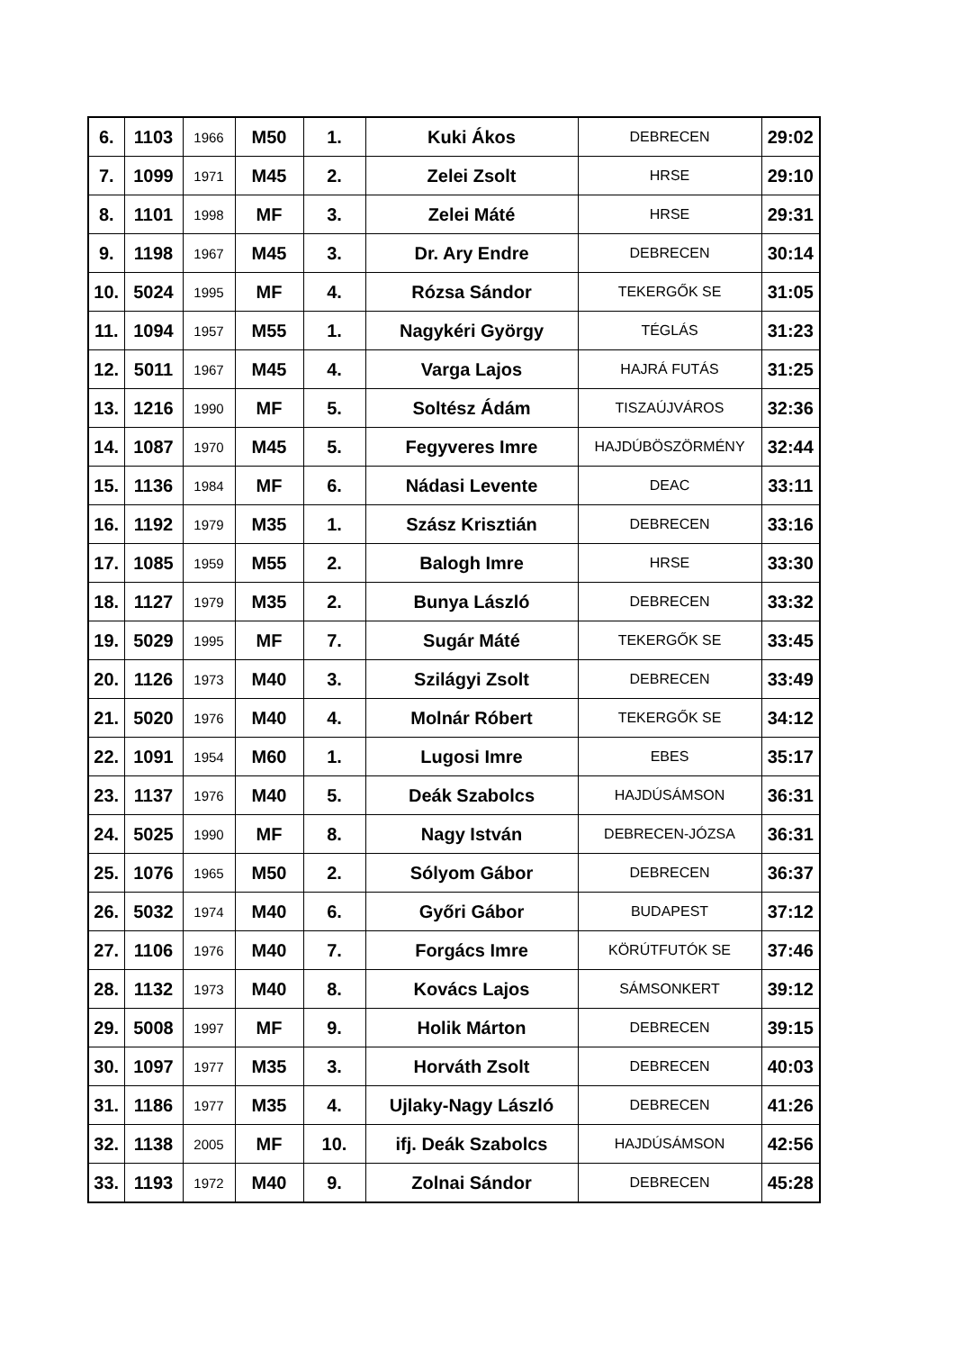| 6. | 1103 | 1966 | M50 | 1. | Kuki Ákos | DEBRECEN | 29:02 |
| 7. | 1099 | 1971 | M45 | 2. | Zelei Zsolt | HRSE | 29:10 |
| 8. | 1101 | 1998 | MF | 3. | Zelei Máté | HRSE | 29:31 |
| 9. | 1198 | 1967 | M45 | 3. | Dr. Ary Endre | DEBRECEN | 30:14 |
| 10. | 5024 | 1995 | MF | 4. | Rózsa Sándor | TEKERGŐK SE | 31:05 |
| 11. | 1094 | 1957 | M55 | 1. | Nagykéri György | TÉGLÁS | 31:23 |
| 12. | 5011 | 1967 | M45 | 4. | Varga Lajos | HAJRÁ FUTÁS | 31:25 |
| 13. | 1216 | 1990 | MF | 5. | Soltész Ádám | TISZAÚJVÁROS | 32:36 |
| 14. | 1087 | 1970 | M45 | 5. | Fegyveres Imre | HAJDÚBÖSZÖRMÉNY | 32:44 |
| 15. | 1136 | 1984 | MF | 6. | Nádasi Levente | DEAC | 33:11 |
| 16. | 1192 | 1979 | M35 | 1. | Szász Krisztián | DEBRECEN | 33:16 |
| 17. | 1085 | 1959 | M55 | 2. | Balogh Imre | HRSE | 33:30 |
| 18. | 1127 | 1979 | M35 | 2. | Bunya László | DEBRECEN | 33:32 |
| 19. | 5029 | 1995 | MF | 7. | Sugár Máté | TEKERGŐK SE | 33:45 |
| 20. | 1126 | 1973 | M40 | 3. | Szilágyi Zsolt | DEBRECEN | 33:49 |
| 21. | 5020 | 1976 | M40 | 4. | Molnár Róbert | TEKERGŐK SE | 34:12 |
| 22. | 1091 | 1954 | M60 | 1. | Lugosi Imre | EBES | 35:17 |
| 23. | 1137 | 1976 | M40 | 5. | Deák Szabolcs | HAJDÚSÁMSON | 36:31 |
| 24. | 5025 | 1990 | MF | 8. | Nagy István | DEBRECEN-JÓZSA | 36:31 |
| 25. | 1076 | 1965 | M50 | 2. | Sólyom Gábor | DEBRECEN | 36:37 |
| 26. | 5032 | 1974 | M40 | 6. | Győri Gábor | BUDAPEST | 37:12 |
| 27. | 1106 | 1976 | M40 | 7. | Forgács Imre | KÖRÚTFUTÓK SE | 37:46 |
| 28. | 1132 | 1973 | M40 | 8. | Kovács Lajos | SÁMSONKERT | 39:12 |
| 29. | 5008 | 1997 | MF | 9. | Holik Márton | DEBRECEN | 39:15 |
| 30. | 1097 | 1977 | M35 | 3. | Horváth Zsolt | DEBRECEN | 40:03 |
| 31. | 1186 | 1977 | M35 | 4. | Ujlaky-Nagy László | DEBRECEN | 41:26 |
| 32. | 1138 | 2005 | MF | 10. | ifj. Deák Szabolcs | HAJDÚSÁMSON | 42:56 |
| 33. | 1193 | 1972 | M40 | 9. | Zolnai Sándor | DEBRECEN | 45:28 |